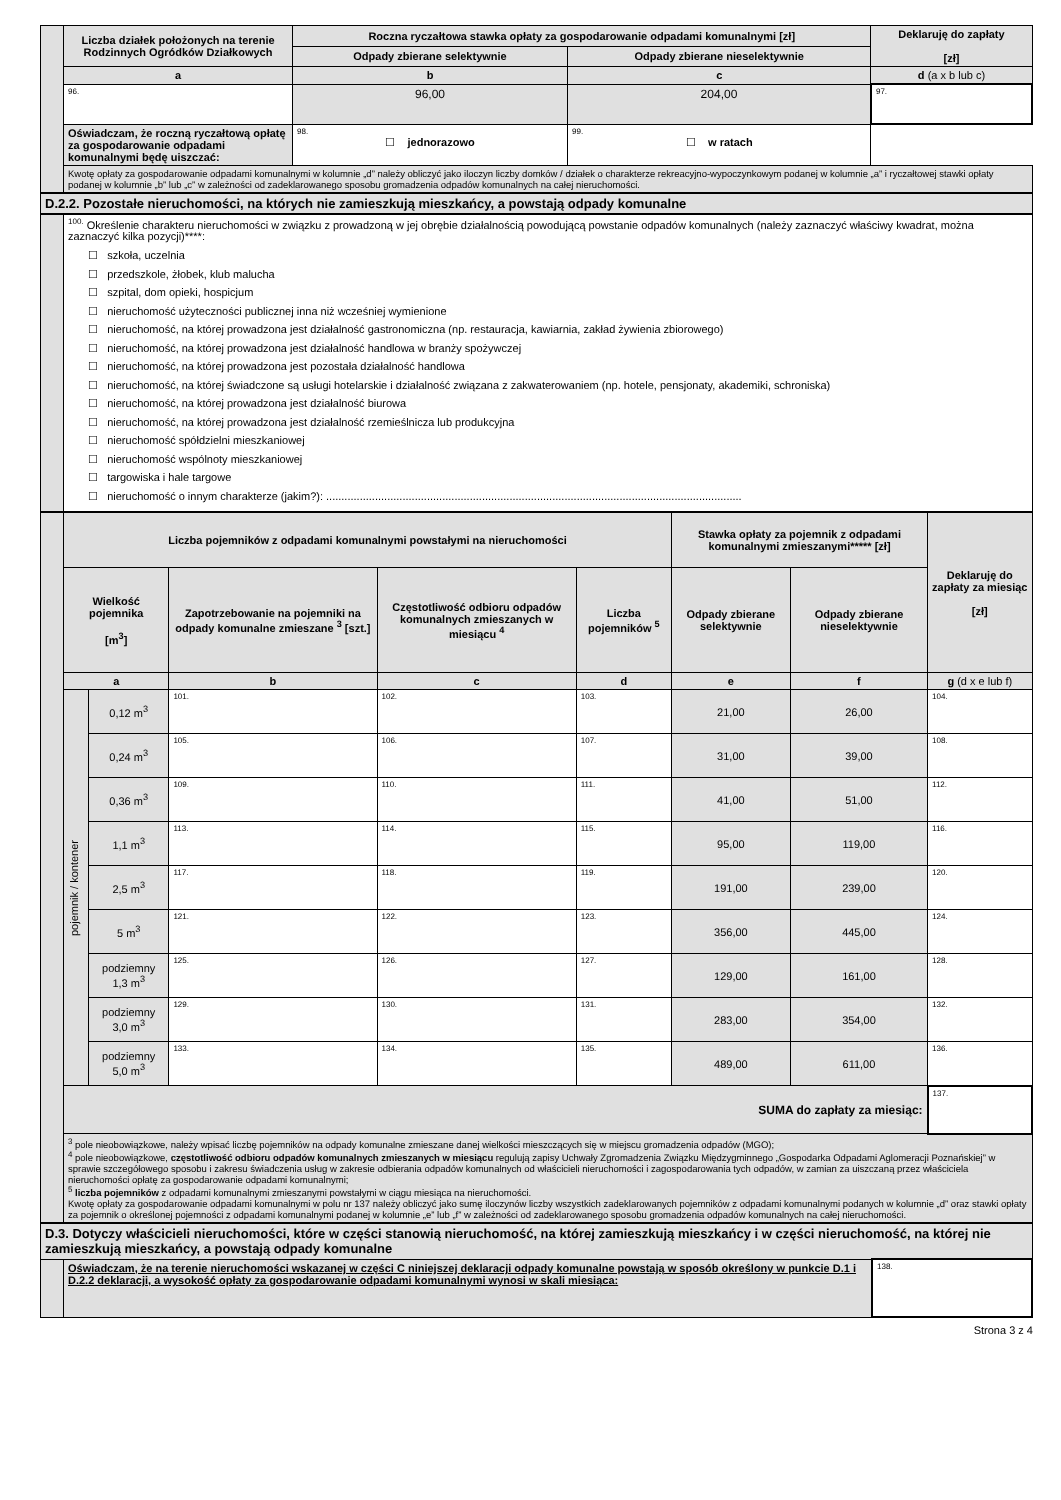| | Liczba działek położonych na terenie Rodzinnych Ogródków Działkowych | Roczna ryczałtowa stawka opłaty za gospodarowanie odpadami komunalnymi [zł] | | Deklaruję do zapłaty [zł] |
| | | Odpady zbierane selektywnie | Odpady zbierane nieselektywnie | |
| | a | b | c | d (a x b lub c) |
| | 96. | 96,00 | 204,00 | 97. |
| | Oświadczam, że roczną ryczałtową opłatę za gospodarowanie odpadami komunalnymi będę uiszczać: | 98. ☐ jednorazowo | 99. ☐ w ratach | |
| | Kwotę opłaty za gospodarowanie odpadami komunalnymi w kolumnie „d” należy obliczyć jako iloczyn liczby domków / działek o charakterze rekreacyjno-wypoczynkowym podanej w kolumnie „a” i ryczałtowej stawki opłaty podanej w kolumnie „b” lub „c” w zależności od zadeklarowanego sposobu gromadzenia odpadów komunalnych na całej nieruchomości. | | | |
| D.2.2. Pozostałe nieruchomości, na których nie zamieszkują mieszkańcy, a powstają odpady komunalne |
| | <sup>100.</sup> Określenie charakteru nieruchomości w związku z prowadzoną w jej obrębie działalnością powodującą powstanie odpadów komunalnych (należy zaznaczyć właściwy kwadrat, można zaznaczyć kilka pozycji)****: ☐ szkoła, uczelnia ☐ przedszkole, żłobek, klub malucha ☐ szpital, dom opieki, hospicjum ☐ nieruchomość użyteczności publicznej inna niż wcześniej wymienione ☐ nieruchomość, na której prowadzona jest działalność gastronomiczna (np. restauracja, kawiarnia, zakład żywienia zbiorowego) ☐ nieruchomość, na której prowadzona jest działalność handlowa w branży spożywczej ☐ nieruchomość, na której prowadzona jest pozostała działalność handlowa ☐ nieruchomość, na której świadczone są usługi hotelarskie i działalność związana z zakwaterowaniem (np. hotele, pensjonaty, akademiki, schroniska) ☐ nieruchomość, na której prowadzona jest działalność biurowa ☐ nieruchomość, na której prowadzona jest działalność rzemieślnicza lub produkcyjna ☐ nieruchomość spółdzielni mieszkaniowej ☐ nieruchomość wspólnoty mieszkaniowej ☐ targowiska i hale targowe ☐ nieruchomość o innym charakterze (jakim?): ........................................................................................................................................ |
| | Liczba pojemników z odpadami komunalnymi powstałymi na nieruchomości | | | | | Stawka opłaty za pojemnik z odpadami komunalnymi zmieszanymi***** [zł] | | Deklaruję do zapłaty za miesiąc [zł] |
| | Wielkość pojemnika [m<sup>3</sup>] | | Zapotrzebowanie na pojemniki na odpady komunalne zmieszane <sup>3</sup> [szt.] | Częstotliwość odbioru odpadów komunalnych zmieszanych w miesiącu <sup>4</sup> | Liczba pojemników <sup>5</sup> | Odpady zbierane selektywnie | Odpady zbierane nieselektywnie | |
| | a | | b | c | d | e | f | g (d x e lub f) |
| | pojemnik / kontener | 0,12 m<sup>3</sup> | 101. | 102. | 103. | 21,00 | 26,00 | 104. |
| | | 0,24 m<sup>3</sup> | 105. | 106. | 107. | 31,00 | 39,00 | 108. |
| | | 0,36 m<sup>3</sup> | 109. | 110. | 111. | 41,00 | 51,00 | 112. |
| | | 1,1 m<sup>3</sup> | 113. | 114. | 115. | 95,00 | 119,00 | 116. |
| | | 2,5 m<sup>3</sup> | 117. | 118. | 119. | 191,00 | 239,00 | 120. |
| | | 5 m<sup>3</sup> | 121. | 122. | 123. | 356,00 | 445,00 | 124. |
| | | podziemny 1,3 m<sup>3</sup> | 125. | 126. | 127. | 129,00 | 161,00 | 128. |
| | | podziemny 3,0 m<sup>3</sup> | 129. | 130. | 131. | 283,00 | 354,00 | 132. |
| | | podziemny 5,0 m<sup>3</sup> | 133. | 134. | 135. | 489,00 | 611,00 | 136. |
| | SUMA do zapłaty za miesiąc: | | | | | | | 137. |
| | <sup>3</sup> pole nieobowiązkowe, należy wpisać liczbę pojemników na odpady komunalne zmieszane danej wielkości mieszczących się w miejscu gromadzenia odpadów (MGO); <sup>4</sup> pole nieobowiązkowe, częstotliwość odbioru odpadów komunalnych zmieszanych w miesiącu regulują zapisy Uchwały Zgromadzenia Związku Międzygminnego „Gospodarka Odpadami Aglomeracji Poznańskiej” w sprawie szczegółowego sposobu i zakresu świadczenia usług w zakresie odbierania odpadów komunalnych od właścicieli nieruchomości i zagospodarowania tych odpadów, w zamian za uiszczaną przez właściciela nieruchomości opłatę za gospodarowanie odpadami komunalnymi; <sup>5</sup> liczba pojemników z odpadami komunalnymi zmieszanymi powstałymi w ciągu miesiąca na nieruchomości. Kwotę opłaty za gospodarowanie odpadami komunalnymi w polu nr 137 należy obliczyć jako sumę iloczynów liczby wszystkich zadeklarowanych pojemników z odpadami komunalnymi podanych w kolumnie „d” oraz stawki opłaty za pojemnik o określonej pojemności z odpadami komunalnymi podanej w kolumnie „e” lub „f” w zależności od zadeklarowanego sposobu gromadzenia odpadów komunalnych na całej nieruchomości. | | | | | | | |
| D.3. Dotyczy właścicieli nieruchomości, które w części stanowią nieruchomość, na której zamieszkują mieszkańcy i w części nieruchomość, na której nie zamieszkują mieszkańcy, a powstają odpady komunalne | | |
| | Oświadczam, że na terenie nieruchomości wskazanej w części C niniejszej deklaracji odpady komunalne powstają w sposób określony w punkcie D.1 i D.2.2 deklaracji, a wysokość opłaty za gospodarowanie odpadami komunalnymi wynosi w skali miesiąca: | 138. |
Strona 3 z 4